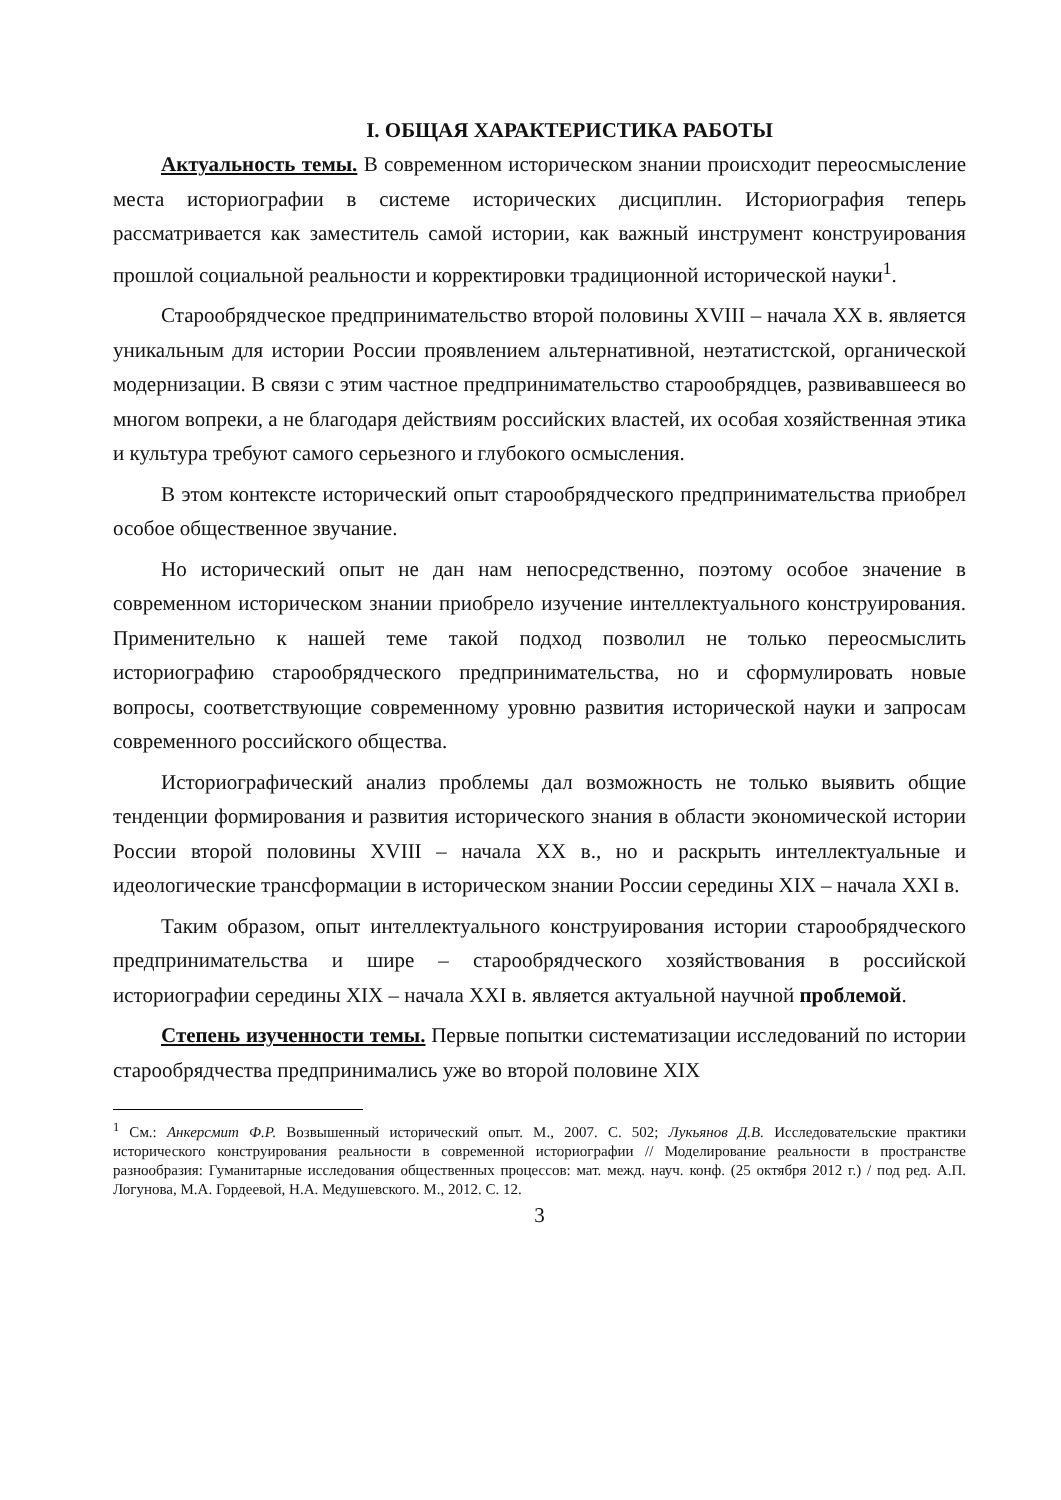I. ОБЩАЯ ХАРАКТЕРИСТИКА РАБОТЫ
Актуальность темы. В современном историческом знании происходит переосмысление места историографии в системе исторических дисциплин. Историография теперь рассматривается как заместитель самой истории, как важный инструмент конструирования прошлой социальной реальности и корректировки традиционной исторической науки<sup>1</sup>.
Старообрядческое предпринимательство второй половины XVIII – начала XX в. является уникальным для истории России проявлением альтернативной, неэтатистской, органической модернизации. В связи с этим частное предпринимательство старообрядцев, развивавшееся во многом вопреки, а не благодаря действиям российских властей, их особая хозяйственная этика и культура требуют самого серьезного и глубокого осмысления.
В этом контексте исторический опыт старообрядческого предпринимательства приобрел особое общественное звучание.
Но исторический опыт не дан нам непосредственно, поэтому особое значение в современном историческом знании приобрело изучение интеллектуального конструирования. Применительно к нашей теме такой подход позволил не только переосмыслить историографию старообрядческого предпринимательства, но и сформулировать новые вопросы, соответствующие современному уровню развития исторической науки и запросам современного российского общества.
Историографический анализ проблемы дал возможность не только выявить общие тенденции формирования и развития исторического знания в области экономической истории России второй половины XVIII – начала XX в., но и раскрыть интеллектуальные и идеологические трансформации в историческом знании России середины XIX – начала XXI в.
Таким образом, опыт интеллектуального конструирования истории старообрядческого предпринимательства и шире – старообрядческого хозяйствования в российской историографии середины XIX – начала XXI в. является актуальной научной проблемой.
Степень изученности темы. Первые попытки систематизации исследований по истории старообрядчества предпринимались уже во второй половине XIX
<sup>1</sup> См.: Анкерсмит Ф.Р. Возвышенный исторический опыт. М., 2007. С. 502; Лукьянов Д.В. Исследовательские практики исторического конструирования реальности в современной историографии // Моделирование реальности в пространстве разнообразия: Гуманитарные исследования общественных процессов: мат. межд. науч. конф. (25 октября 2012 г.) / под ред. А.П. Логунова, М.А. Гордеевой, Н.А. Медушевского. М., 2012. С. 12.
3